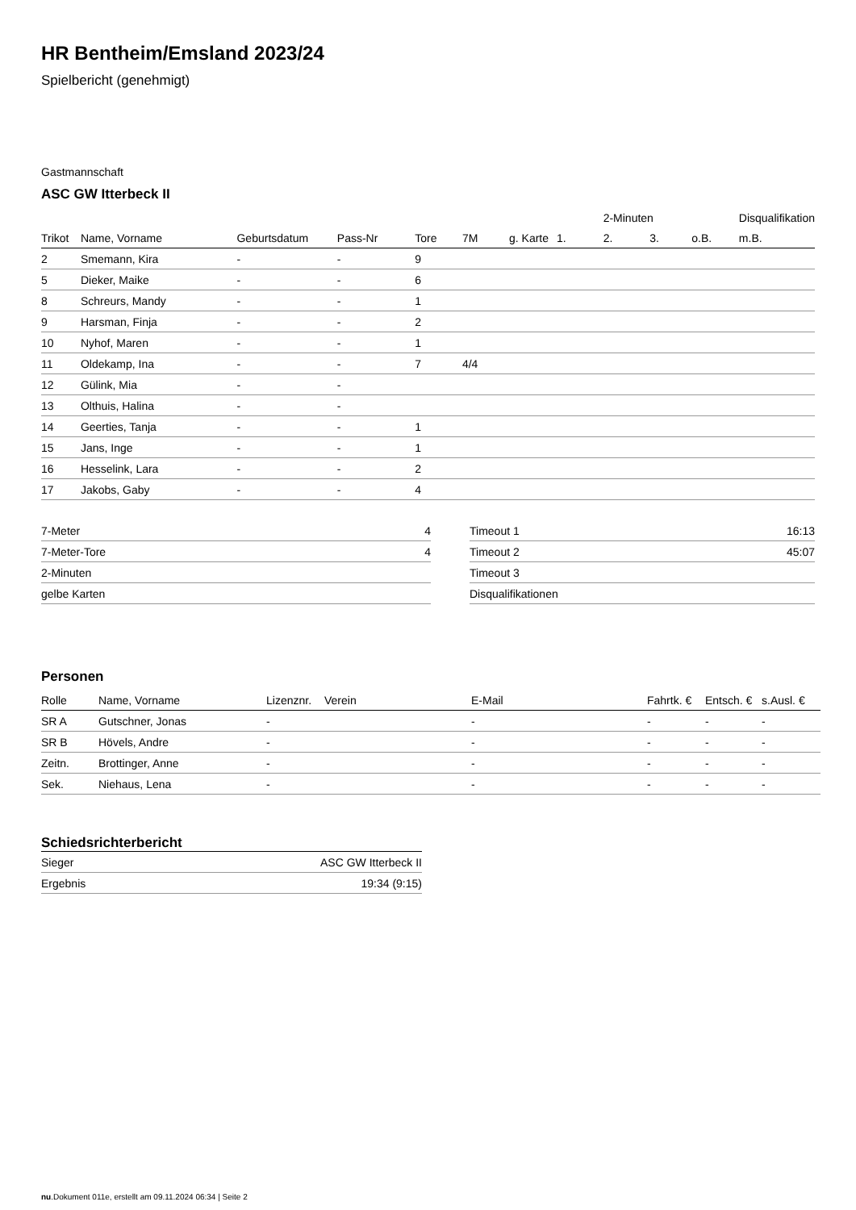HR Bentheim/Emsland 2023/24
Spielbericht (genehmigt)
Gastmannschaft
ASC GW Itterbeck II
| | | | | | | | | 2-Minuten | | | Disqualifikation |
| Trikot | Name, Vorname | Geburtsdatum | Pass-Nr | Tore | 7M | g. Karte | 1. | 2. | 3. | o.B. | m.B. |
| 2 | Smemann, Kira | - | - | 9 | | | | | | | |
| 5 | Dieker, Maike | - | - | 6 | | | | | | | |
| 8 | Schreurs, Mandy | - | - | 1 | | | | | | | |
| 9 | Harsman, Finja | - | - | 2 | | | | | | | |
| 10 | Nyhof, Maren | - | - | 1 | | | | | | | |
| 11 | Oldekamp, Ina | - | - | 7 | 4/4 | | | | | | |
| 12 | Gülink, Mia | - | - | | | | | | | | |
| 13 | Olthuis, Halina | - | - | | | | | | | | |
| 14 | Geerties, Tanja | - | - | 1 | | | | | | | |
| 15 | Jans, Inge | - | - | 1 | | | | | | | |
| 16 | Hesselink, Lara | - | - | 2 | | | | | | | |
| 17 | Jakobs, Gaby | - | - | 4 | | | | | | | |
| 7-Meter | 4 |
| 7-Meter-Tore | 4 |
| 2-Minuten | |
| gelbe Karten | |
| Timeout 1 | 16:13 |
| Timeout 2 | 45:07 |
| Timeout 3 | |
| Disqualifikationen | |
Personen
| Rolle | Name, Vorname | Lizenznr. | Verein | E-Mail | Fahrtk. € | Entsch. € | s.Ausl. € |
| --- | --- | --- | --- | --- | --- | --- | --- |
| SR A | Gutschner, Jonas | - | | - | - | - | - |
| SR B | Hövels, Andre | - | | - | - | - | - |
| Zeitn. | Brottinger, Anne | - | | - | - | - | - |
| Sek. | Niehaus, Lena | - | | - | - | - | - |
Schiedsrichterbericht
| Sieger | ASC GW Itterbeck II |
| Ergebnis | 19:34 (9:15) |
nu.Dokument 011e, erstellt am 09.11.2024 06:34 | Seite 2